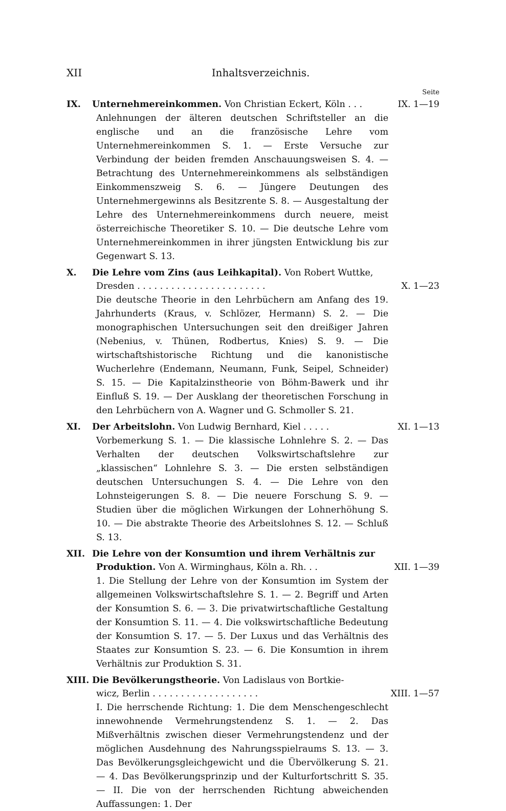XII Inhaltsverzeichnis.
Seite
IX. Unternehmereinkommen. Von Christian Eckert, Köln . . . IX. 1—19
Anlehnungen der älteren deutschen Schriftsteller an die englische und an die französische Lehre vom Unternehmereinkommen S. 1. — Erste Versuche zur Verbindung der beiden fremden Anschauungsweisen S. 4. — Betrachtung des Unternehmereinkommens als selbständigen Einkommenszweig S. 6. — Jüngere Deutungen des Unternehmergewinns als Besitzrente S. 8. — Ausgestaltung der Lehre des Unternehmereinkommens durch neuere, meist österreichische Theoretiker S. 10. — Die deutsche Lehre vom Unternehmereinkommen in ihrer jüngsten Entwicklung bis zur Gegenwart S. 13.
X. Die Lehre vom Zins (aus Leihkapital). Von Robert Wuttke,
Dresden . . . . . . . . . . . . . . . . . . . . . . . X. 1—23
Die deutsche Theorie in den Lehrbüchern am Anfang des 19. Jahrhunderts (Kraus, v. Schlözer, Hermann) S. 2. — Die monographischen Untersuchungen seit den dreißiger Jahren (Nebenius, v. Thünen, Rodbertus, Knies) S. 9. — Die wirtschaftshistorische Richtung und die kanonistische Wucherlehre (Endemann, Neumann, Funk, Seipel, Schneider) S. 15. — Die Kapitalzinstheorie von Böhm-Bawerk und ihr Einfluß S. 19. — Der Ausklang der theoretischen Forschung in den Lehrbüchern von A. Wagner und G. Schmoller S. 21.
XI. Der Arbeitslohn. Von Ludwig Bernhard, Kiel . . . . . XI. 1—13
Vorbemerkung S. 1. — Die klassische Lohnlehre S. 2. — Das Verhalten der deutschen Volkswirtschaftslehre zur „klassischen“ Lohnlehre S. 3. — Die ersten selbständigen deutschen Untersuchungen S. 4. — Die Lehre von den Lohnsteigerungen S. 8. — Die neuere Forschung S. 9. — Studien über die möglichen Wirkungen der Lohnerhöhung S. 10. — Die abstrakte Theorie des Arbeitslohnes S. 12. — Schluß S. 13.
XII. Die Lehre von der Konsumtion und ihrem Verhältnis zur
Produktion. Von A. Wirminghaus, Köln a. Rh. . . XII. 1—39
1. Die Stellung der Lehre von der Konsumtion im System der allgemeinen Volkswirtschaftslehre S. 1. — 2. Begriff und Arten der Konsumtion S. 6. — 3. Die privatwirtschaftliche Gestaltung der Konsumtion S. 11. — 4. Die volkswirtschaftliche Bedeutung der Konsumtion S. 17. — 5. Der Luxus und das Verhältnis des Staates zur Konsumtion S. 23. — 6. Die Konsumtion in ihrem Verhältnis zur Produktion S. 31.
XIII. Die Bevölkerungstheorie. Von Ladislaus von Bortkie-
wicz, Berlin . . . . . . . . . . . . . . . . . . . XIII. 1—57
I. Die herrschende Richtung: 1. Die dem Menschengeschlecht innewohnende Vermehrungstendenz S. 1. — 2. Das Mißverhältnis zwischen dieser Vermehrungstendenz und der möglichen Ausdehnung des Nahrungsspielraums S. 13. — 3. Das Bevölkerungsgleichgewicht und die Übervölkerung S. 21. — 4. Das Bevölkerungsprinzip und der Kulturfortschritt S. 35. — II. Die von der herrschenden Richtung abweichenden Auffassungen: 1. Der